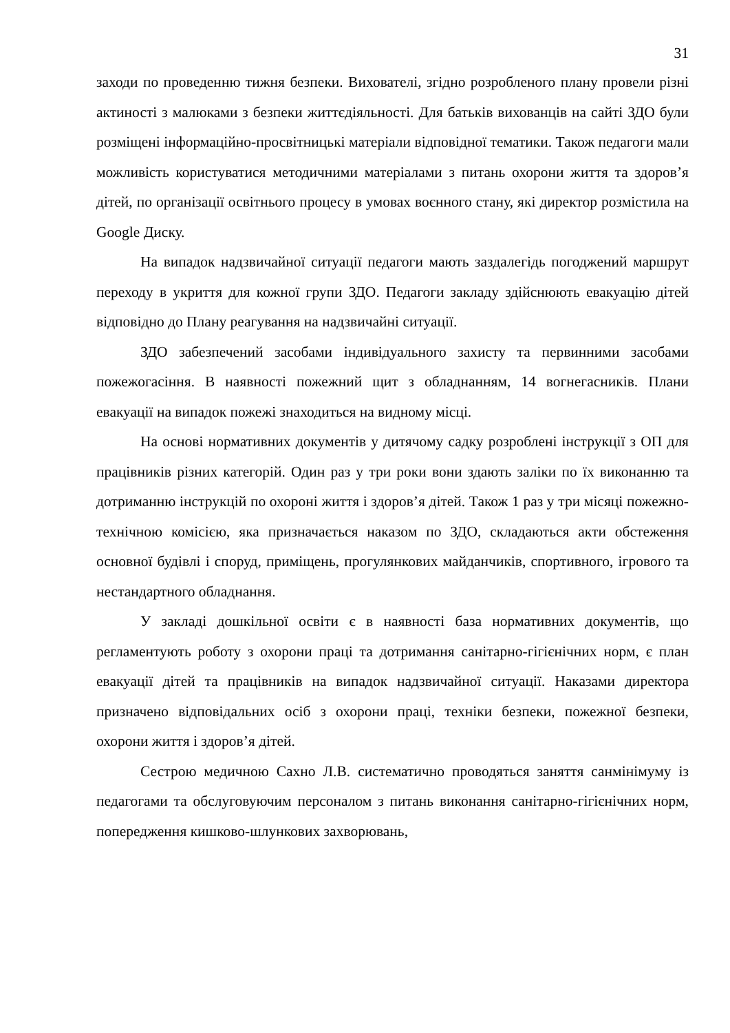31
заходи по проведенню тижня безпеки. Вихователі, згідно розробленого плану провели різні актиності з малюками з безпеки життєдіяльності. Для батьків вихованців на сайті ЗДО були розміщені інформаційно-просвітницькі матеріали відповідної тематики. Також педагоги мали можливість користуватися методичними матеріалами з питань охорони життя та здоров’я дітей, по організації освітнього процесу в умовах воєнного стану, які директор розмістила на Google Диску.
На випадок надзвичайної ситуації педагоги мають заздалегідь погоджений маршрут переходу в укриття для кожної групи ЗДО. Педагоги закладу здійснюють евакуацію дітей відповідно до Плану реагування на надзвичайні ситуації.
ЗДО забезпечений засобами індивідуального захисту та первинними засобами пожежогасіння. В наявності пожежний щит з обладнанням, 14 вогнегасників. Плани евакуації на випадок пожежі знаходиться на видному місці.
На основі нормативних документів у дитячому садку розроблені інструкції з ОП для працівників різних категорій. Один раз у три роки вони здають заліки по їх виконанню та дотриманню інструкцій по охороні життя і здоров’я дітей. Також 1 раз у три місяці пожежно-технічною комісією, яка призначається наказом по ЗДО, складаються акти обстеження основної будівлі і споруд, приміщень, прогулянкових майданчиків, спортивного, ігрового та нестандартного обладнання.
У закладі дошкільної освіти є в наявності база нормативних документів, що регламентують роботу з охорони праці та дотримання санітарно-гігієнічних норм, є план евакуації дітей та працівників на випадок надзвичайної ситуації. Наказами директора призначено відповідальних осіб з охорони праці, техніки безпеки, пожежної безпеки, охорони життя і здоров’я дітей.
Сестрою медичною Сахно Л.В. систематично проводяться заняття санмінімуму із педагогами та обслуговуючим персоналом з питань виконання санітарно-гігієнічних норм, попередження кишково-шлункових захворювань,